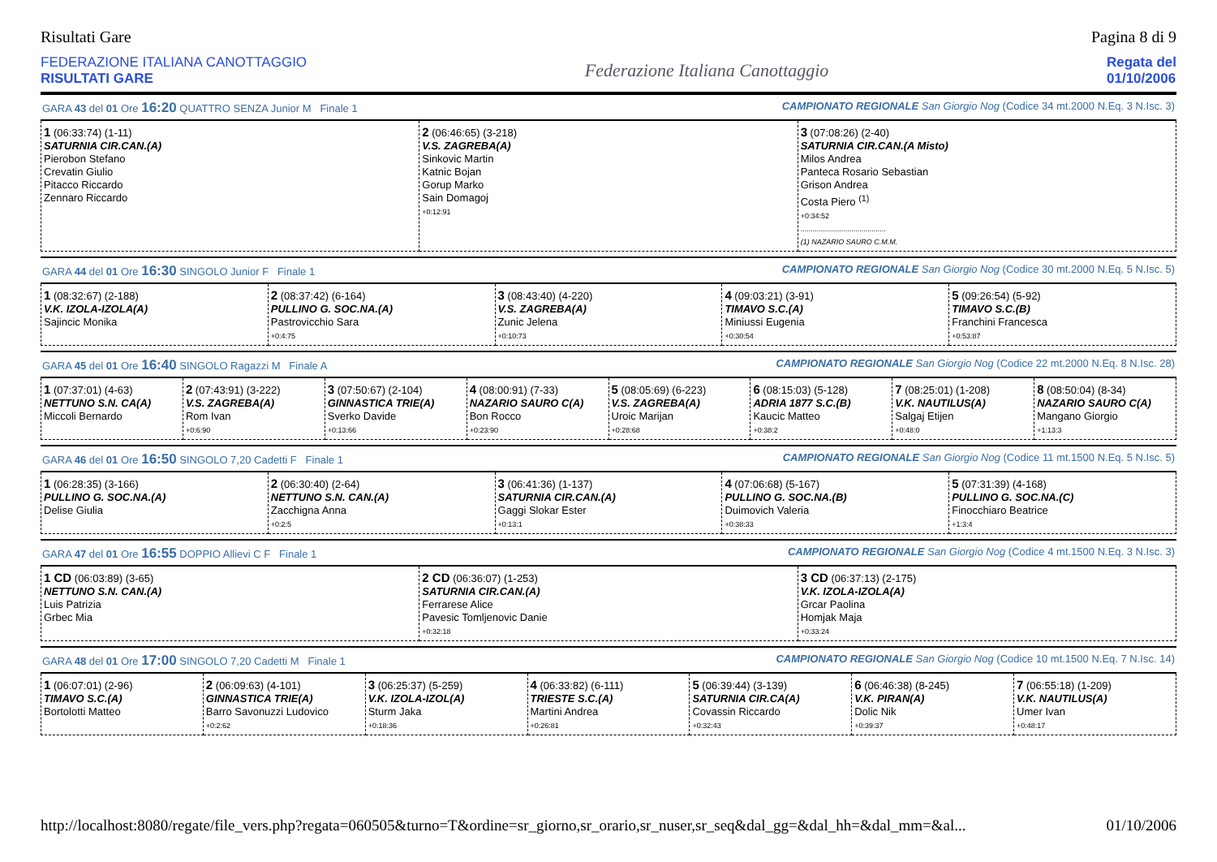Risultati Gare Pagina 8 di 9
FEDERAZIONE ITALIANA CANOTTAGGIO
RISULTATI GARE
Federazione Italiana Canottaggio
Regata del
01/10/2006
GARA 43 del 01 Ore 16:20 QUATTRO SENZA Junior M Finale 1 CAMPIONATO REGIONALE San Giorgio Nog (Codice 34 mt.2000 N.Eq. 3 N.Isc. 3)
| 1 (06:33:74) (1-11) SATURNIA CIR.CAN.(A) Pierobon Stefano Crevatin Giulio Pitacco Riccardo Zennaro Riccardo | 2 (06:46:65) (3-218) V.S. ZAGREBA(A) Sinkovic Martin Katnic Bojan Gorup Marko Sain Domagoj +0:12:91 | 3 (07:08:26) (2-40) SATURNIA CIR.CAN.(A Misto) Milos Andrea Panteca Rosario Sebastian Grison Andrea Costa Piero <sup>(1)</sup> +0:34:52 .......................................... (1) NAZARIO SAURO C.M.M. |
GARA 44 del 01 Ore 16:30 SINGOLO Junior F Finale 1 CAMPIONATO REGIONALE San Giorgio Nog (Codice 30 mt.2000 N.Eq. 5 N.Isc. 5)
| 1 (08:32:67) (2-188) V.K. IZOLA-IZOLA(A) Sajincic Monika | 2 (08:37:42) (6-164) PULLINO G. SOC.NA.(A) Pastrovicchio Sara +0:4:75 | 3 (08:43:40) (4-220) V.S. ZAGREBA(A) Zunic Jelena +0:10:73 | 4 (09:03:21) (3-91) TIMAVO S.C.(A) Miniussi Eugenia +0:30:54 | 5 (09:26:54) (5-92) TIMAVO S.C.(B) Franchini Francesca +0:53:87 |
GARA 45 del 01 Ore 16:40 SINGOLO Ragazzi M Finale A CAMPIONATO REGIONALE San Giorgio Nog (Codice 22 mt.2000 N.Eq. 8 N.Isc. 28)
| 1 (07:37:01) (4-63) NETTUNO S.N. CA(A) Miccoli Bernardo | 2 (07:43:91) (3-222) V.S. ZAGREBA(A) Rom Ivan +0:6:90 | 3 (07:50:67) (2-104) GINNASTICA TRIE(A) Sverko Davide +0:13:66 | 4 (08:00:91) (7-33) NAZARIO SAURO C(A) Bon Rocco +0:23:90 | 5 (08:05:69) (6-223) V.S. ZAGREBA(A) Uroic Marijan +0:28:68 | 6 (08:15:03) (5-128) ADRIA 1877 S.C.(B) Kaucic Matteo +0:38:2 | 7 (08:25:01) (1-208) V.K. NAUTILUS(A) Salgaj Etijen +0:48:0 | 8 (08:50:04) (8-34) NAZARIO SAURO C(A) Mangano Giorgio +1:13:3 |
GARA 46 del 01 Ore 16:50 SINGOLO 7,20 Cadetti F Finale 1 CAMPIONATO REGIONALE San Giorgio Nog (Codice 11 mt.1500 N.Eq. 5 N.Isc. 5)
| 1 (06:28:35) (3-166) PULLINO G. SOC.NA.(A) Delise Giulia | 2 (06:30:40) (2-64) NETTUNO S.N. CAN.(A) Zacchigna Anna +0:2:5 | 3 (06:41:36) (1-137) SATURNIA CIR.CAN.(A) Gaggi Slokar Ester +0:13:1 | 4 (07:06:68) (5-167) PULLINO G. SOC.NA.(B) Duimovich Valeria +0:38:33 | 5 (07:31:39) (4-168) PULLINO G. SOC.NA.(C) Finocchiaro Beatrice +1:3:4 |
GARA 47 del 01 Ore 16:55 DOPPIO Allievi C F Finale 1 CAMPIONATO REGIONALE San Giorgio Nog (Codice 4 mt.1500 N.Eq. 3 N.Isc. 3)
| 1 CD (06:03:89) (3-65) NETTUNO S.N. CAN.(A) Luis Patrizia Grbec Mia | 2 CD (06:36:07) (1-253) SATURNIA CIR.CAN.(A) Ferrarese Alice Pavesic Tomljenovic Danie +0:32:18 | 3 CD (06:37:13) (2-175) V.K. IZOLA-IZOLA(A) Grcar Paolina Homjak Maja +0:33:24 |
GARA 48 del 01 Ore 17:00 SINGOLO 7,20 Cadetti M Finale 1 CAMPIONATO REGIONALE San Giorgio Nog (Codice 10 mt.1500 N.Eq. 7 N.Isc. 14)
| 1 (06:07:01) (2-96) TIMAVO S.C.(A) Bortolotti Matteo | 2 (06:09:63) (4-101) GINNASTICA TRIE(A) Barro Savonuzzi Ludovico +0:2:62 | 3 (06:25:37) (5-259) V.K. IZOLA-IZOL(A) Sturm Jaka +0:18:36 | 4 (06:33:82) (6-111) TRIESTE S.C.(A) Martini Andrea +0:26:81 | 5 (06:39:44) (3-139) SATURNIA CIR.CA(A) Covassin Riccardo +0:32:43 | 6 (06:46:38) (8-245) V.K. PIRAN(A) Dolic Nik +0:39:37 | 7 (06:55:18) (1-209) V.K. NAUTILUS(A) Umer Ivan +0:48:17 |
http://localhost:8080/regate/file_vers.php?regata=060505&turno=T&ordine=sr_giorno,sr_orario,sr_nuser,sr_seq&dal_gg=&dal_hh=&dal_mm=&al... 01/10/2006